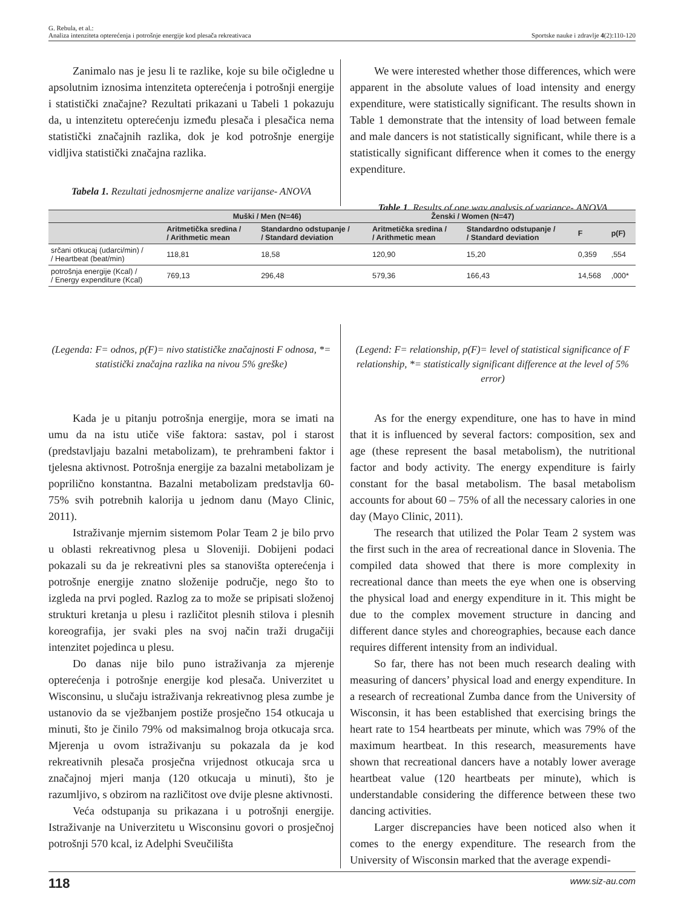G. Rebula, et al.:
Analiza intenziteta opterećenja i potrošnje energije kod plesača rekreativaca Sportske nauke i zdravlje 4(2):110-120
Zanimalo nas je jesu li te razlike, koje su bile očigledne u apsolutnim iznosima intenziteta opterećenja i potrošnji energije i statistički značajne? Rezultati prikazani u Tabeli 1 pokazuju da, u intenzitetu opterećenju između plesača i plesačica nema statistički značajnih razlika, dok je kod potrošnje energije vidljiva statistički značajna razlika.
Tabela 1. Rezultati jednosmjerne analize varijanse- ANOVA
We were interested whether those differences, which were apparent in the absolute values of load intensity and energy expenditure, were statistically significant. The results shown in Table 1 demonstrate that the intensity of load between female and male dancers is not statistically significant, while there is a statistically significant difference when it comes to the energy expenditure.
Table 1. Results of one way analysis of variance- ANOVA
| | Muški / Men (N=46) | | Ženski / Women (N=47) | | | |
| --- | --- | --- | --- | --- | --- | --- |
| | Aritmetička sredina / / Arithmetic mean | Standardno odstupanje / / Standard deviation | Aritmetička sredina / / Arithmetic mean | Standardno odstupanje / / Standard deviation | F | p(F) |
| srčani otkucaj (udarci/min) / / Heartbeat (beat/min) | 118,81 | 18,58 | 120,90 | 15,20 | 0,359 | ,554 |
| potrošnja energije (Kcal) / / Energy expenditure (Kcal) | 769,13 | 296,48 | 579,36 | 166,43 | 14,568 | ,000* |
(Legenda: F= odnos, p(F)= nivo statističke značajnosti F odnosa, *= statistički značajna razlika na nivou 5% greške)
Kada je u pitanju potrošnja energije, mora se imati na umu da na istu utiče više faktora: sastav, pol i starost (predstavljaju bazalni metabolizam), te prehrambeni faktor i tjelesna aktivnost. Potrošnja energije za bazalni metabolizam je poprilično konstantna. Bazalni metabolizam predstavlja 60-75% svih potrebnih kalorija u jednom danu (Mayo Clinic, 2011).
Istraživanje mjernim sistemom Polar Team 2 je bilo prvo u oblasti rekreativnog plesa u Sloveniji. Dobijeni podaci pokazali su da je rekreativni ples sa stanovišta opterećenja i potrošnje energije znatno složenije područje, nego što to izgleda na prvi pogled. Razlog za to može se pripisati složenoj strukturi kretanja u plesu i različitot plesnih stilova i plesnih koreografija, jer svaki ples na svoj način traži drugačiji intenzitet pojedinca u plesu.
Do danas nije bilo puno istraživanja za mjerenje opterećenja i potrošnje energije kod plesača. Univerzitet u Wisconsinu, u slučaju istraživanja rekreativnog plesa zumbe je ustanovio da se vježbanjem postiže prosječno 154 otkucaja u minuti, što je činilo 79% od maksimalnog broja otkucaja srca. Mjerenja u ovom istraživanju su pokazala da je kod rekreativnih plesača prosječna vrijednost otkucaja srca u značajnoj mjeri manja (120 otkucaja u minuti), što je razumljivo, s obzirom na različitost ove dvije plesne aktivnosti.
Veća odstupanja su prikazana i u potrošnji energije. Istraživanje na Univerzitetu u Wisconsinu govori o prosječnoj potrošnji 570 kcal, iz Adelphi Sveučilišta
(Legend: F= relationship, p(F)= level of statistical significance of F relationship, *= statistically significant difference at the level of 5% error)
As for the energy expenditure, one has to have in mind that it is influenced by several factors: composition, sex and age (these represent the basal metabolism), the nutritional factor and body activity. The energy expenditure is fairly constant for the basal metabolism. The basal metabolism accounts for about 60 – 75% of all the necessary calories in one day (Mayo Clinic, 2011).
The research that utilized the Polar Team 2 system was the first such in the area of recreational dance in Slovenia. The compiled data showed that there is more complexity in recreational dance than meets the eye when one is observing the physical load and energy expenditure in it. This might be due to the complex movement structure in dancing and different dance styles and choreographies, because each dance requires different intensity from an individual.
So far, there has not been much research dealing with measuring of dancers’ physical load and energy expenditure. In a research of recreational Zumba dance from the University of Wisconsin, it has been established that exercising brings the heart rate to 154 heartbeats per minute, which was 79% of the maximum heartbeat. In this research, measurements have shown that recreational dancers have a notably lower average heartbeat value (120 heartbeats per minute), which is understandable considering the difference between these two dancing activities.
Larger discrepancies have been noticed also when it comes to the energy expenditure. The research from the University of Wisconsin marked that the average expendi-
118 www.siz-au.com